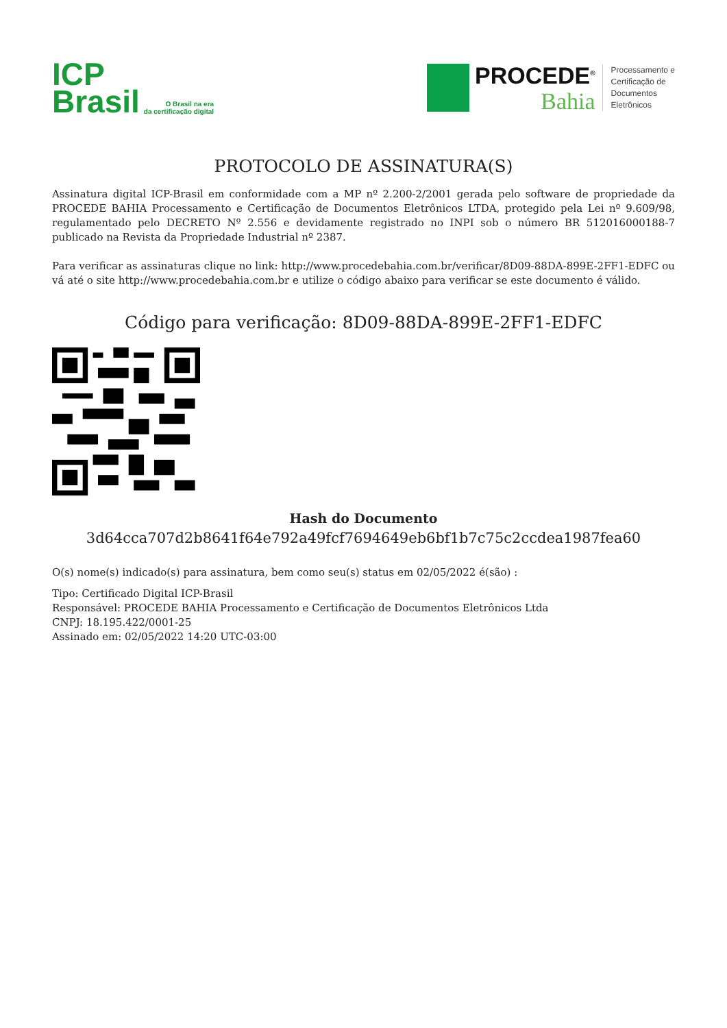ICP
Brasil
O Brasil na era
da certificação digital
PROCEDE<sup>®</sup>
Bahia
Processamento e
Certificação de
Documentos
Eletrônicos
PROTOCOLO DE ASSINATURA(S)
Assinatura digital ICP-Brasil em conformidade com a MP nº 2.200-2/2001 gerada pelo software de propriedade da PROCEDE BAHIA Processamento e Certificação de Documentos Eletrônicos LTDA, protegido pela Lei nº 9.609/98, regulamentado pelo DECRETO Nº 2.556 e devidamente registrado no INPI sob o número BR 512016000188-7 publicado na Revista da Propriedade Industrial nº 2387.
Para verificar as assinaturas clique no link: http://www.procedebahia.com.br/verificar/8D09-88DA-899E-2FF1-EDFC ou vá até o site http://www.procedebahia.com.br e utilize o código abaixo para verificar se este documento é válido.
Código para verificação: 8D09-88DA-899E-2FF1-EDFC
Hash do Documento
3d64cca707d2b8641f64e792a49fcf7694649eb6bf1b7c75c2ccdea1987fea60
O(s) nome(s) indicado(s) para assinatura, bem como seu(s) status em 02/05/2022 é(são) :
Tipo: Certificado Digital ICP-Brasil
Responsável: PROCEDE BAHIA Processamento e Certificação de Documentos Eletrônicos Ltda
CNPJ: 18.195.422/0001-25
Assinado em: 02/05/2022 14:20 UTC-03:00